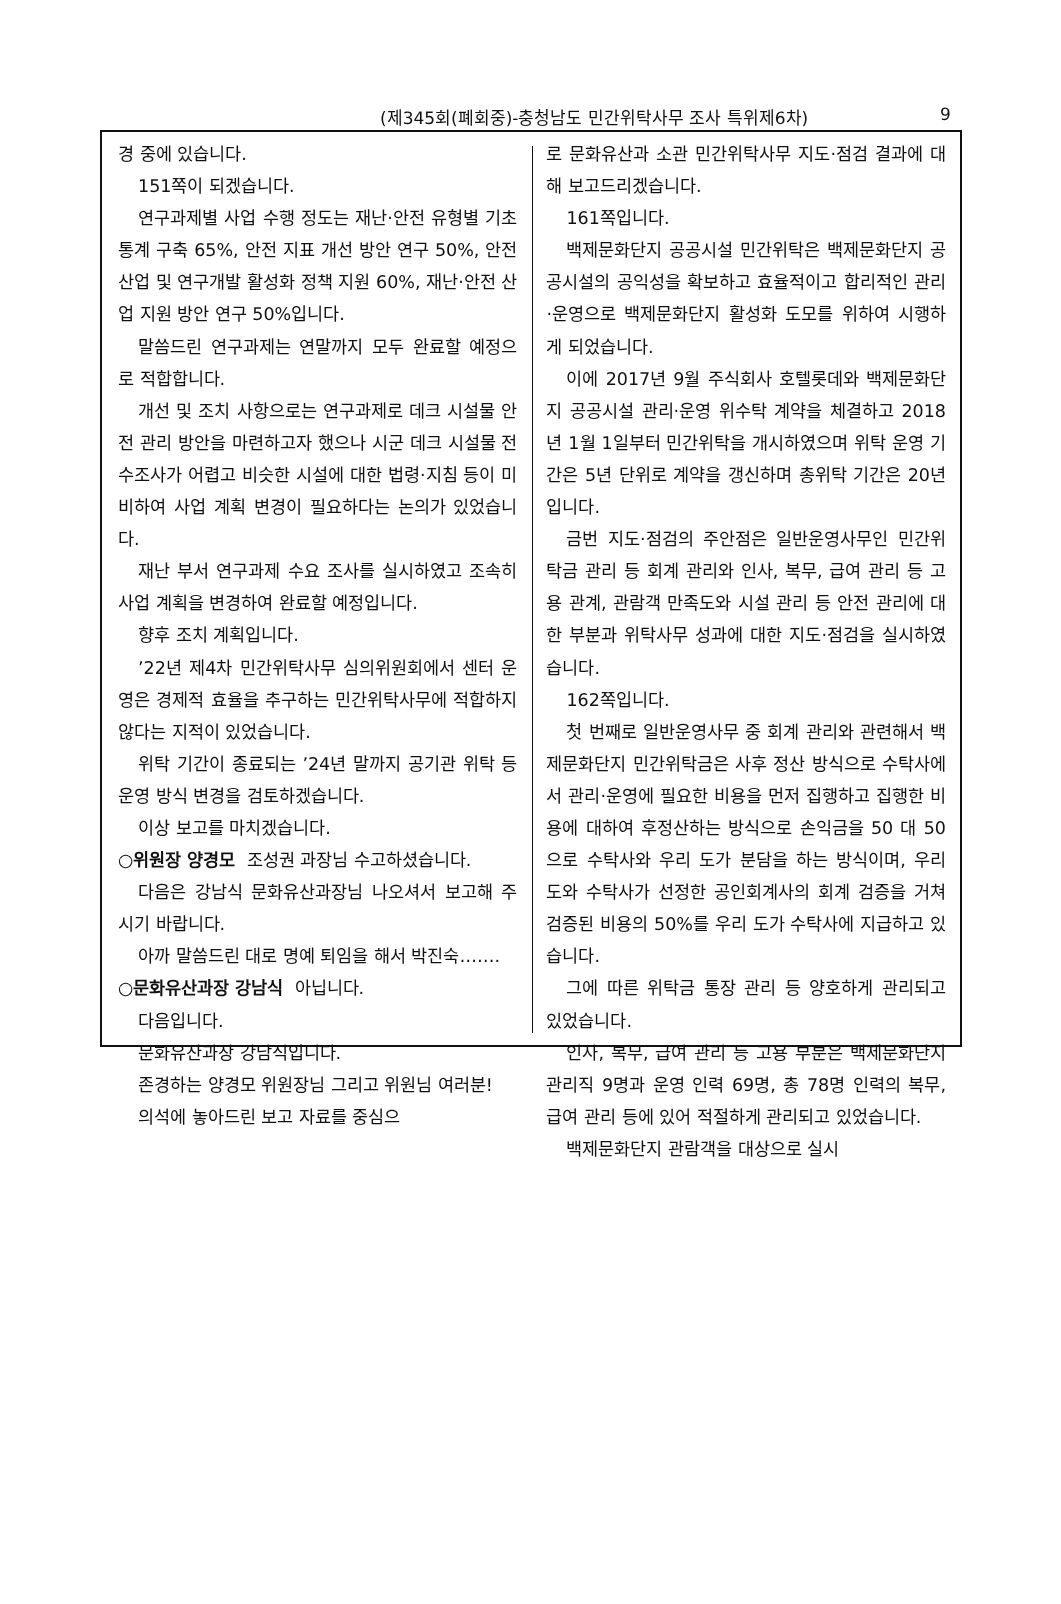(제345회(폐회중)-충청남도 민간위탁사무 조사 특위제6차) 9
경 중에 있습니다.
151쪽이 되겠습니다.
연구과제별 사업 수행 정도는 재난·안전 유형별 기초 통계 구축 65%, 안전 지표 개선 방안 연구 50%, 안전 산업 및 연구개발 활성화 정책 지원 60%, 재난·안전 산업 지원 방안 연구 50%입니다.
말씀드린 연구과제는 연말까지 모두 완료할 예정으로 적합합니다.
개선 및 조치 사항으로는 연구과제로 데크 시설물 안전 관리 방안을 마련하고자 했으나 시군 데크 시설물 전수조사가 어렵고 비슷한 시설에 대한 법령·지침 등이 미비하여 사업 계획 변경이 필요하다는 논의가 있었습니다.
재난 부서 연구과제 수요 조사를 실시하였고 조속히 사업 계획을 변경하여 완료할 예정입니다.
향후 조치 계획입니다.
’22년 제4차 민간위탁사무 심의위원회에서 센터 운영은 경제적 효율을 추구하는 민간위탁사무에 적합하지 않다는 지적이 있었습니다.
위탁 기간이 종료되는 ’24년 말까지 공기관 위탁 등 운영 방식 변경을 검토하겠습니다.
이상 보고를 마치겠습니다.
○위원장 양경모 조성권 과장님 수고하셨습니다.
다음은 강남식 문화유산과장님 나오셔서 보고해 주시기 바랍니다.
아까 말씀드린 대로 명예 퇴임을 해서 박진숙…….
○문화유산과장 강남식 아닙니다.
다음입니다.
문화유산과장 강남식입니다.
존경하는 양경모 위원장님 그리고 위원님 여러분!
의석에 놓아드린 보고 자료를 중심으
로 문화유산과 소관 민간위탁사무 지도·점검 결과에 대해 보고드리겠습니다.
161쪽입니다.
백제문화단지 공공시설 민간위탁은 백제문화단지 공공시설의 공익성을 확보하고 효율적이고 합리적인 관리·운영으로 백제문화단지 활성화 도모를 위하여 시행하게 되었습니다.
이에 2017년 9월 주식회사 호텔롯데와 백제문화단지 공공시설 관리·운영 위수탁 계약을 체결하고 2018년 1월 1일부터 민간위탁을 개시하였으며 위탁 운영 기간은 5년 단위로 계약을 갱신하며 총위탁 기간은 20년입니다.
금번 지도·점검의 주안점은 일반운영사무인 민간위탁금 관리 등 회계 관리와 인사, 복무, 급여 관리 등 고용 관계, 관람객 만족도와 시설 관리 등 안전 관리에 대한 부분과 위탁사무 성과에 대한 지도·점검을 실시하였습니다.
162쪽입니다.
첫 번째로 일반운영사무 중 회계 관리와 관련해서 백제문화단지 민간위탁금은 사후 정산 방식으로 수탁사에서 관리·운영에 필요한 비용을 먼저 집행하고 집행한 비용에 대하여 후정산하는 방식으로 손익금을 50 대 50으로 수탁사와 우리 도가 분담을 하는 방식이며, 우리 도와 수탁사가 선정한 공인회계사의 회계 검증을 거쳐 검증된 비용의 50%를 우리 도가 수탁사에 지급하고 있습니다.
그에 따른 위탁금 통장 관리 등 양호하게 관리되고 있었습니다.
인사, 복무, 급여 관리 등 고용 부분은 백제문화단지 관리직 9명과 운영 인력 69명, 총 78명 인력의 복무, 급여 관리 등에 있어 적절하게 관리되고 있었습니다.
백제문화단지 관람객을 대상으로 실시